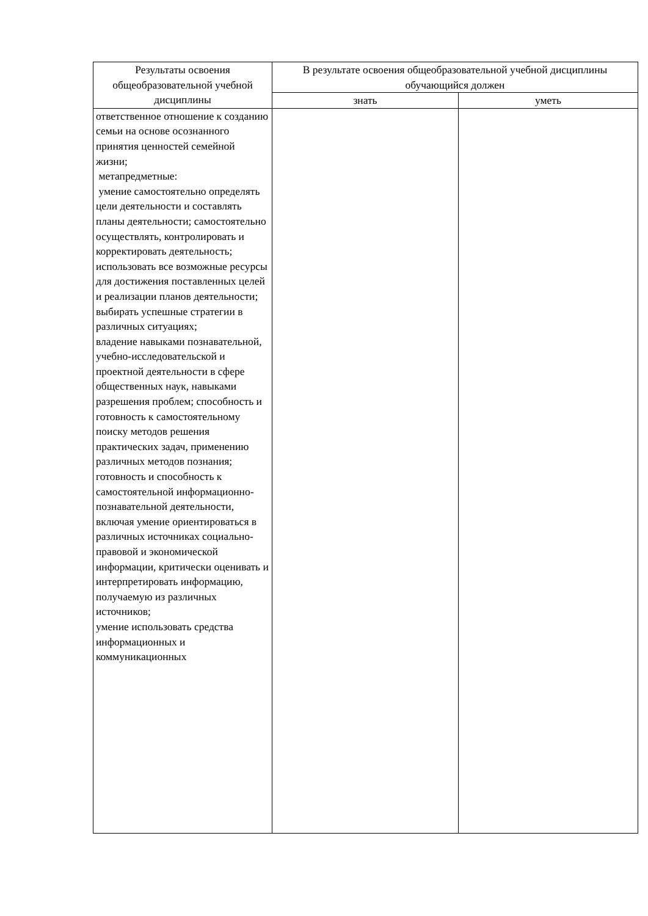| Результаты освоения общеобразовательной учебной дисциплины | В результате освоения общеобразовательной учебной дисциплины обучающийся должен | |
| --- | --- | --- |
| | знать | уметь |
| ответственное отношение к созданию семьи на основе осознанного принятия ценностей семейной жизни; метапредметные: умение самостоятельно определять цели деятельности и составлять планы деятельности; самостоятельно осуществлять, контролировать и корректировать деятельность; использовать все возможные ресурсы для достижения поставленных целей и реализации планов деятельности; выбирать успешные стратегии в различных ситуациях; владение навыками познавательной, учебно-исследовательской и проектной деятельности в сфере общественных наук, навыками разрешения проблем; способность и готовность к самостоятельному поиску методов решения практических задач, применению различных методов познания; готовность и способность к самостоятельной информационно-познавательной деятельности, включая умение ориентироваться в различных источниках социально-правовой и экономической информации, критически оценивать и интерпретировать информацию, получаемую из различных источников; умение использовать средства информационных и коммуникационных | | |